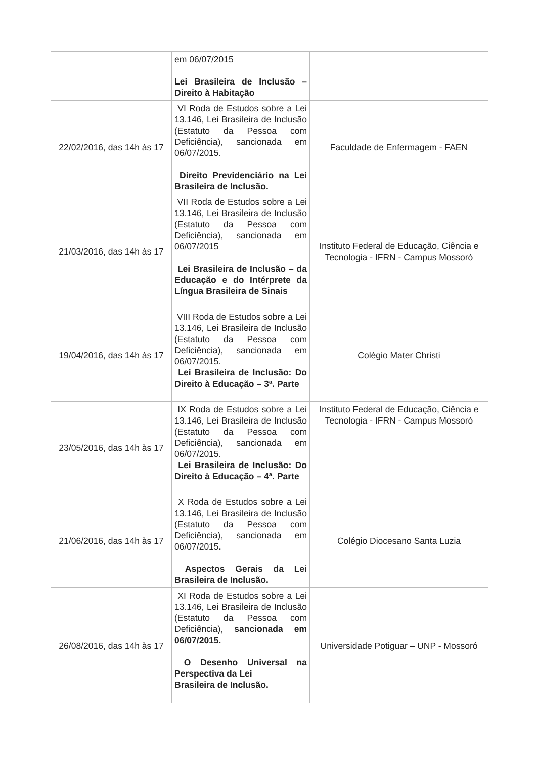| | em 06/07/2015 Lei Brasileira de Inclusão – Direito à Habitação | |
| 22/02/2016, das 14h às 17 | VI Roda de Estudos sobre a Lei 13.146, Lei Brasileira de Inclusão (Estatuto da Pessoa com Deficiência), sancionada em 06/07/2015. Direito Previdenciário na Lei Brasileira de Inclusão. | Faculdade de Enfermagem - FAEN |
| 21/03/2016, das 14h às 17 | VII Roda de Estudos sobre a Lei 13.146, Lei Brasileira de Inclusão (Estatuto da Pessoa com Deficiência), sancionada em 06/07/2015 Lei Brasileira de Inclusão – da Educação e do Intérprete da Língua Brasileira de Sinais | Instituto Federal de Educação, Ciência e Tecnologia - IFRN - Campus Mossoró |
| 19/04/2016, das 14h às 17 | VIII Roda de Estudos sobre a Lei 13.146, Lei Brasileira de Inclusão (Estatuto da Pessoa com Deficiência), sancionada em 06/07/2015. Lei Brasileira de Inclusão: Do Direito à Educação – 3ª. Parte | Colégio Mater Christi |
| 23/05/2016, das 14h às 17 | IX Roda de Estudos sobre a Lei 13.146, Lei Brasileira de Inclusão (Estatuto da Pessoa com Deficiência), sancionada em 06/07/2015. Lei Brasileira de Inclusão: Do Direito à Educação – 4ª. Parte | Instituto Federal de Educação, Ciência e Tecnologia - IFRN - Campus Mossoró |
| 21/06/2016, das 14h às 17 | X Roda de Estudos sobre a Lei 13.146, Lei Brasileira de Inclusão (Estatuto da Pessoa com Deficiência), sancionada em 06/07/2015 . Aspectos Gerais da Lei Brasileira de Inclusão. | Colégio Diocesano Santa Luzia |
| 26/08/2016, das 14h às 17 | XI Roda de Estudos sobre a Lei 13.146, Lei Brasileira de Inclusão (Estatuto da Pessoa com Deficiência), sancionada em 06/07/2015. O Desenho Universal na Perspectiva da Lei Brasileira de Inclusão. | Universidade Potiguar – UNP - Mossoró |